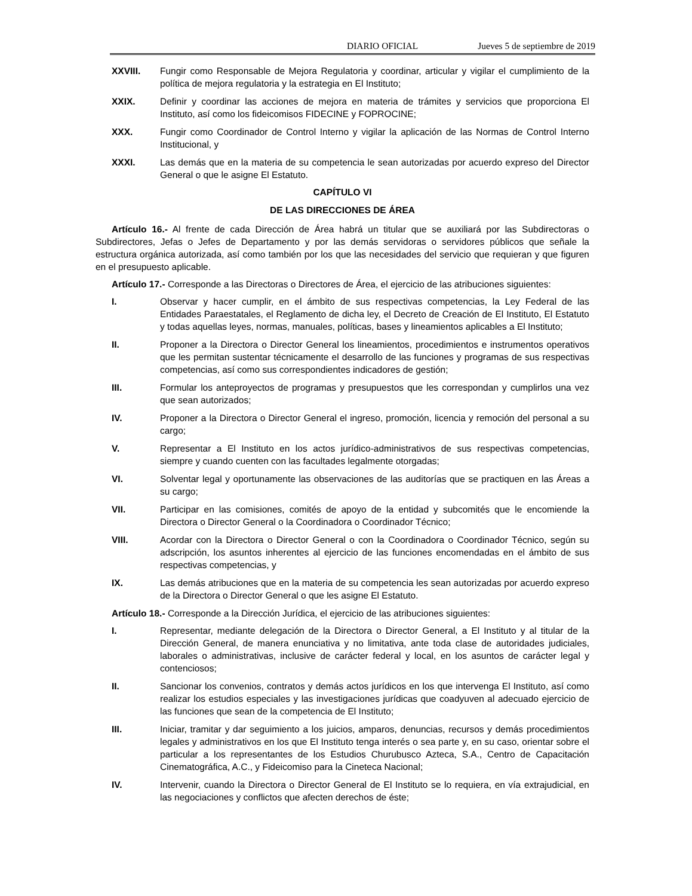DIARIO OFICIAL Jueves 5 de septiembre de 2019
XXVIII. Fungir como Responsable de Mejora Regulatoria y coordinar, articular y vigilar el cumplimiento de la política de mejora regulatoria y la estrategia en El Instituto;
XXIX. Definir y coordinar las acciones de mejora en materia de trámites y servicios que proporciona El Instituto, así como los fideicomisos FIDECINE y FOPROCINE;
XXX. Fungir como Coordinador de Control Interno y vigilar la aplicación de las Normas de Control Interno Institucional, y
XXXI. Las demás que en la materia de su competencia le sean autorizadas por acuerdo expreso del Director General o que le asigne El Estatuto.
CAPÍTULO VI
DE LAS DIRECCIONES DE ÁREA
Artículo 16.- Al frente de cada Dirección de Área habrá un titular que se auxiliará por las Subdirectoras o Subdirectores, Jefas o Jefes de Departamento y por las demás servidoras o servidores públicos que señale la estructura orgánica autorizada, así como también por los que las necesidades del servicio que requieran y que figuren en el presupuesto aplicable.
Artículo 17.- Corresponde a las Directoras o Directores de Área, el ejercicio de las atribuciones siguientes:
I. Observar y hacer cumplir, en el ámbito de sus respectivas competencias, la Ley Federal de las Entidades Paraestatales, el Reglamento de dicha ley, el Decreto de Creación de El Instituto, El Estatuto y todas aquellas leyes, normas, manuales, políticas, bases y lineamientos aplicables a El Instituto;
II. Proponer a la Directora o Director General los lineamientos, procedimientos e instrumentos operativos que les permitan sustentar técnicamente el desarrollo de las funciones y programas de sus respectivas competencias, así como sus correspondientes indicadores de gestión;
III. Formular los anteproyectos de programas y presupuestos que les correspondan y cumplirlos una vez que sean autorizados;
IV. Proponer a la Directora o Director General el ingreso, promoción, licencia y remoción del personal a su cargo;
V. Representar a El Instituto en los actos jurídico-administrativos de sus respectivas competencias, siempre y cuando cuenten con las facultades legalmente otorgadas;
VI. Solventar legal y oportunamente las observaciones de las auditorías que se practiquen en las Áreas a su cargo;
VII. Participar en las comisiones, comités de apoyo de la entidad y subcomités que le encomiende la Directora o Director General o la Coordinadora o Coordinador Técnico;
VIII. Acordar con la Directora o Director General o con la Coordinadora o Coordinador Técnico, según su adscripción, los asuntos inherentes al ejercicio de las funciones encomendadas en el ámbito de sus respectivas competencias, y
IX. Las demás atribuciones que en la materia de su competencia les sean autorizadas por acuerdo expreso de la Directora o Director General o que les asigne El Estatuto.
Artículo 18.- Corresponde a la Dirección Jurídica, el ejercicio de las atribuciones siguientes:
I. Representar, mediante delegación de la Directora o Director General, a El Instituto y al titular de la Dirección General, de manera enunciativa y no limitativa, ante toda clase de autoridades judiciales, laborales o administrativas, inclusive de carácter federal y local, en los asuntos de carácter legal y contenciosos;
II. Sancionar los convenios, contratos y demás actos jurídicos en los que intervenga El Instituto, así como realizar los estudios especiales y las investigaciones jurídicas que coadyuven al adecuado ejercicio de las funciones que sean de la competencia de El Instituto;
III. Iniciar, tramitar y dar seguimiento a los juicios, amparos, denuncias, recursos y demás procedimientos legales y administrativos en los que El Instituto tenga interés o sea parte y, en su caso, orientar sobre el particular a los representantes de los Estudios Churubusco Azteca, S.A., Centro de Capacitación Cinematográfica, A.C., y Fideicomiso para la Cineteca Nacional;
IV. Intervenir, cuando la Directora o Director General de El Instituto se lo requiera, en vía extrajudicial, en las negociaciones y conflictos que afecten derechos de éste;